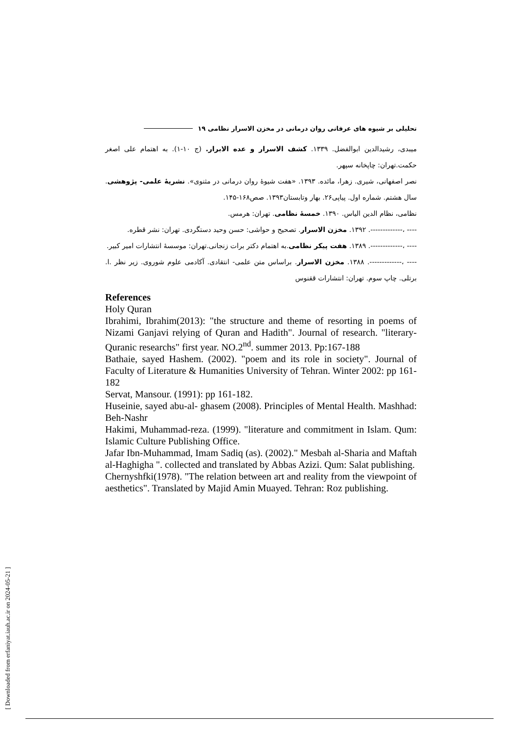تحلیلی بر شیوه های عرفانی روان درمانی در مخزن الاسرار نظامی ۱۹
میبدی، رشیدالدین ابوالفضل. ۱۳۳۹. کشف الاسرار و عده الابرار. (ج ۱۰-۱). به اهتمام علی اصغر حکمت.تهران: چاپخانه سپهر.
نصر اصفهانی، شیری. زهرا، مائده. ۱۳۹۳. «هفت شیوهٔ روان درمانی در مثنوی». نشریهٔ علمی- پژوهشی. سال هشتم. شماره اول. پیاپی۲۶. بهار وتابستان۱۳۹۳. صص۱۶۸-۱۴۵.
نظامی، نظام الدین الیاس. ۱۳۹۰. خمسهٔ نظامی. تهران: هرمس.
---- ،-------------. ۱۳۹۲. مخزن الاسرار. تصحیح و حواشی: حسن وحید دستگردی. تهران: نشر قطره.
---- ،-------------. ۱۳۸۹. هفت پیکر نظامی.به اهتمام دکتر برات زنجانی.تهران: موسسهٔ انتشارات امیر کبیر.
---- ،-------------. ۱۳۸۸. مخزن الاسرار. براساس متن علمی- انتقادی. آکادمی علوم شوروی. زیر نظر .ا. برتلی. چاپ سوم. تهران: انتشارات ققنوس
References
Holy Quran
Ibrahimi, Ibrahim(2013): "the structure and theme of resorting in poems of Nizami Ganjavi relying of Quran and Hadith". Journal of research. "literary-Quranic researchs" first year. NO.2<sup>nd</sup>. summer 2013. Pp:167-188
Bathaie, sayed Hashem. (2002). "poem and its role in society". Journal of Faculty of Literature & Humanities University of Tehran. Winter 2002: pp 161-182
Servat, Mansour. (1991): pp 161-182.
Huseinie, sayed abu-al- ghasem (2008). Principles of Mental Health. Mashhad: Beh-Nashr
Hakimi, Muhammad-reza. (1999). "literature and commitment in Islam. Qum: Islamic Culture Publishing Office.
Jafar Ibn-Muhammad, Imam Sadiq (as). (2002)." Mesbah al-Sharia and Maftah al-Haghigha ". collected and translated by Abbas Azizi. Qum: Salat publishing.
Chernyshfki(1978). "The relation between art and reality from the viewpoint of aesthetics". Translated by Majid Amin Muayed. Tehran: Roz publishing.
[ Downloaded from erfaniyat.iauh.ac.ir on 2024-05-21 ]